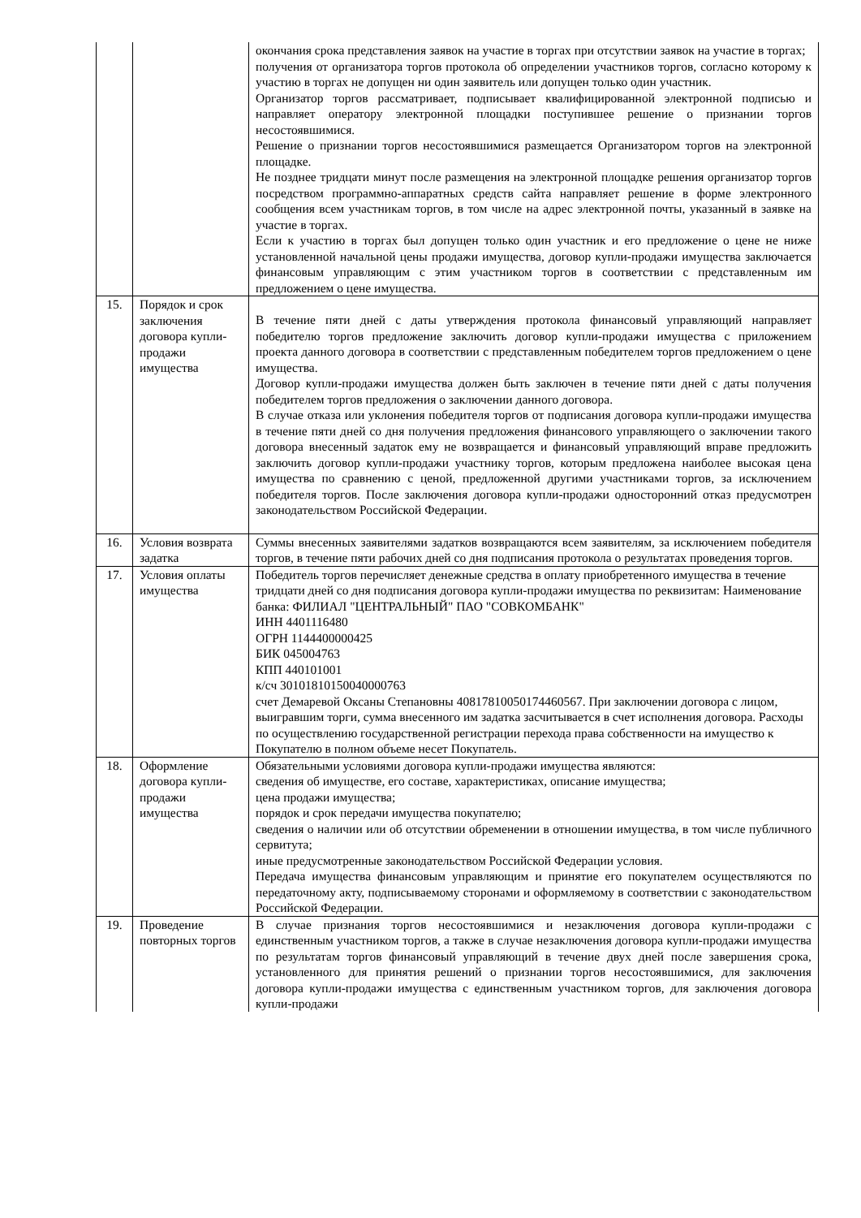| | | окончания срока представления заявок на участие в торгах при отсутствии заявок на участие в торгах; получения от организатора торгов протокола об определении участников торгов, согласно которому к участию в торгах не допущен ни один заявитель или допущен только один участник. Организатор торгов рассматривает, подписывает квалифицированной электронной подписью и направляет оператору электронной площадки поступившее решение о признании торгов несостоявшимися. Решение о признании торгов несостоявшимися размещается Организатором торгов на электронной площадке. Не позднее тридцати минут после размещения на электронной площадке решения организатор торгов посредством программно-аппаратных средств сайта направляет решение в форме электронного сообщения всем участникам торгов, в том числе на адрес электронной почты, указанный в заявке на участие в торгах. Если к участию в торгах был допущен только один участник и его предложение о цене не ниже установленной начальной цены продажи имущества, договор купли-продажи имущества заключается финансовым управляющим с этим участником торгов в соответствии с представленным им предложением о цене имущества. |
| 15. | Порядок и срок заключения договора купли-продажи имущества | В течение пяти дней с даты утверждения протокола финансовый управляющий направляет победителю торгов предложение заключить договор купли-продажи имущества с приложением проекта данного договора в соответствии с представленным победителем торгов предложением о цене имущества. Договор купли-продажи имущества должен быть заключен в течение пяти дней с даты получения победителем торгов предложения о заключении данного договора. В случае отказа или уклонения победителя торгов от подписания договора купли-продажи имущества в течение пяти дней со дня получения предложения финансового управляющего о заключении такого договора внесенный задаток ему не возвращается и финансовый управляющий вправе предложить заключить договор купли-продажи участнику торгов, которым предложена наиболее высокая цена имущества по сравнению с ценой, предложенной другими участниками торгов, за исключением победителя торгов. После заключения договора купли-продажи односторонний отказ предусмотрен законодательством Российской Федерации. |
| 16. | Условия возврата задатка | Суммы внесенных заявителями задатков возвращаются всем заявителям, за исключением победителя торгов, в течение пяти рабочих дней со дня подписания протокола о результатах проведения торгов. |
| 17. | Условия оплаты имущества | Победитель торгов перечисляет денежные средства в оплату приобретенного имущества в течение тридцати дней со дня подписания договора купли-продажи имущества по реквизитам: Наименование банка: ФИЛИАЛ "ЦЕНТРАЛЬНЫЙ" ПАО "СОВКОМБАНК" ИНН 4401116480 ОГРН 1144400000425 БИК 045004763 КПП 440101001 к/сч 30101810150040000763 счет Демаревой Оксаны Степановны 40817810050174460567. При заключении договора с лицом, выигравшим торги, сумма внесенного им задатка засчитывается в счет исполнения договора. Расходы по осуществлению государственной регистрации перехода права собственности на имущество к Покупателю в полном объеме несет Покупатель. |
| 18. | Оформление договора купли-продажи имущества | Обязательными условиями договора купли-продажи имущества являются: сведения об имуществе, его составе, характеристиках, описание имущества; цена продажи имущества; порядок и срок передачи имущества покупателю; сведения о наличии или об отсутствии обременении в отношении имущества, в том числе публичного сервитута; иные предусмотренные законодательством Российской Федерации условия. Передача имущества финансовым управляющим и принятие его покупателем осуществляются по передаточному акту, подписываемому сторонами и оформляемому в соответствии с законодательством Российской Федерации. |
| 19. | Проведение повторных торгов | В случае признания торгов несостоявшимися и незаключения договора купли-продажи с единственным участником торгов, а также в случае незаключения договора купли-продажи имущества по результатам торгов финансовый управляющий в течение двух дней после завершения срока, установленного для принятия решений о признании торгов несостоявшимися, для заключения договора купли-продажи имущества с единственным участником торгов, для заключения договора купли-продажи |